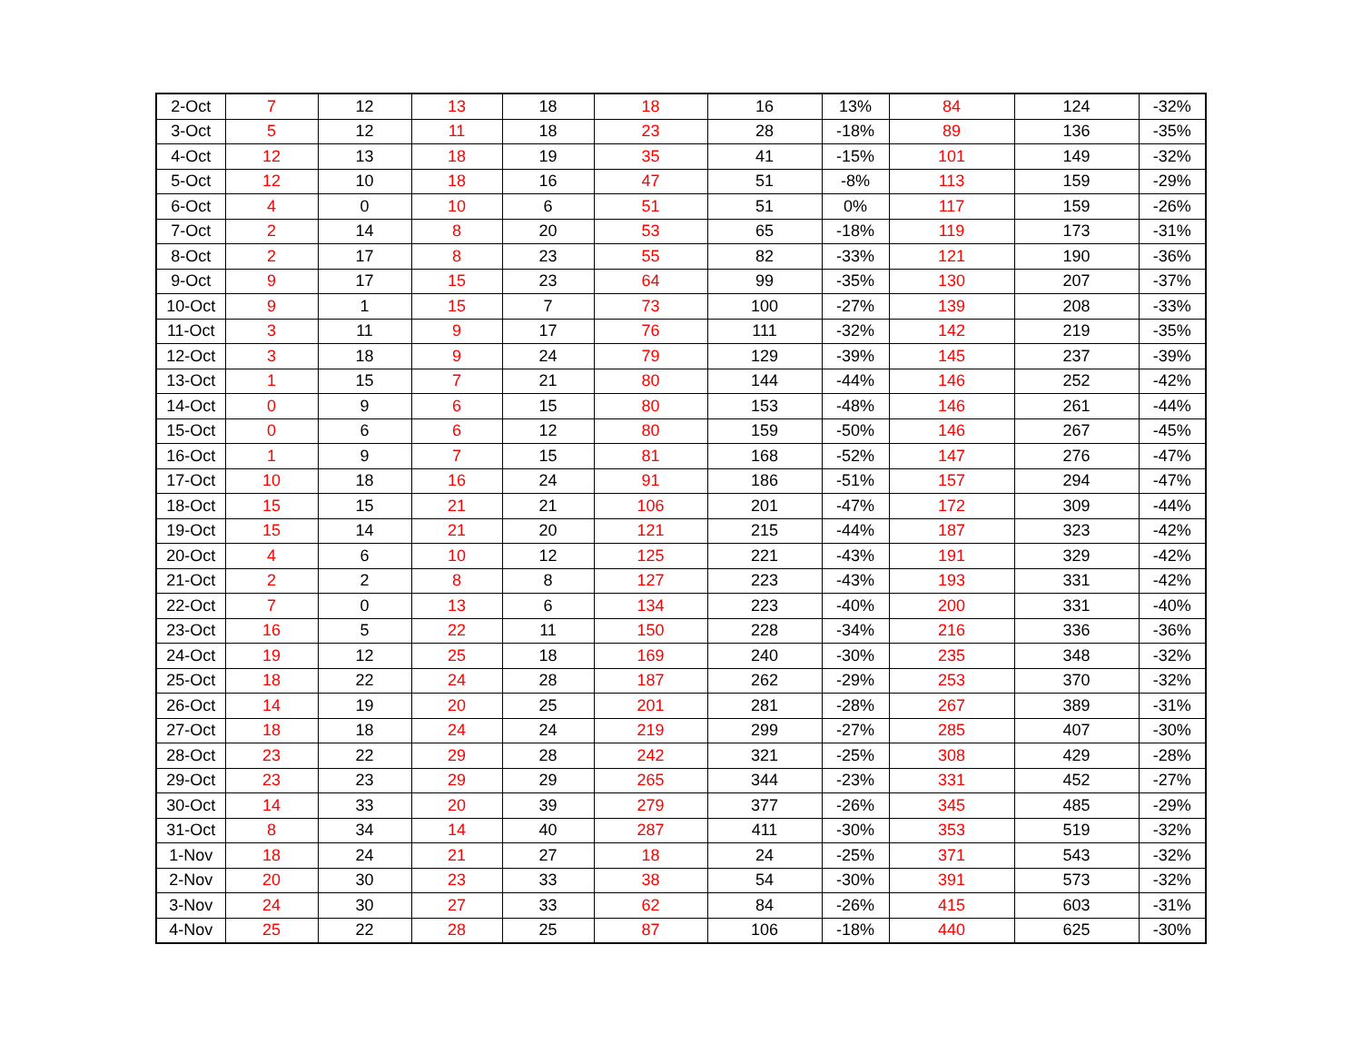| 2-Oct | 7 | 12 | 13 | 18 | 18 | 16 | 13% | 84 | 124 | -32% |
| 3-Oct | 5 | 12 | 11 | 18 | 23 | 28 | -18% | 89 | 136 | -35% |
| 4-Oct | 12 | 13 | 18 | 19 | 35 | 41 | -15% | 101 | 149 | -32% |
| 5-Oct | 12 | 10 | 18 | 16 | 47 | 51 | -8% | 113 | 159 | -29% |
| 6-Oct | 4 | 0 | 10 | 6 | 51 | 51 | 0% | 117 | 159 | -26% |
| 7-Oct | 2 | 14 | 8 | 20 | 53 | 65 | -18% | 119 | 173 | -31% |
| 8-Oct | 2 | 17 | 8 | 23 | 55 | 82 | -33% | 121 | 190 | -36% |
| 9-Oct | 9 | 17 | 15 | 23 | 64 | 99 | -35% | 130 | 207 | -37% |
| 10-Oct | 9 | 1 | 15 | 7 | 73 | 100 | -27% | 139 | 208 | -33% |
| 11-Oct | 3 | 11 | 9 | 17 | 76 | 111 | -32% | 142 | 219 | -35% |
| 12-Oct | 3 | 18 | 9 | 24 | 79 | 129 | -39% | 145 | 237 | -39% |
| 13-Oct | 1 | 15 | 7 | 21 | 80 | 144 | -44% | 146 | 252 | -42% |
| 14-Oct | 0 | 9 | 6 | 15 | 80 | 153 | -48% | 146 | 261 | -44% |
| 15-Oct | 0 | 6 | 6 | 12 | 80 | 159 | -50% | 146 | 267 | -45% |
| 16-Oct | 1 | 9 | 7 | 15 | 81 | 168 | -52% | 147 | 276 | -47% |
| 17-Oct | 10 | 18 | 16 | 24 | 91 | 186 | -51% | 157 | 294 | -47% |
| 18-Oct | 15 | 15 | 21 | 21 | 106 | 201 | -47% | 172 | 309 | -44% |
| 19-Oct | 15 | 14 | 21 | 20 | 121 | 215 | -44% | 187 | 323 | -42% |
| 20-Oct | 4 | 6 | 10 | 12 | 125 | 221 | -43% | 191 | 329 | -42% |
| 21-Oct | 2 | 2 | 8 | 8 | 127 | 223 | -43% | 193 | 331 | -42% |
| 22-Oct | 7 | 0 | 13 | 6 | 134 | 223 | -40% | 200 | 331 | -40% |
| 23-Oct | 16 | 5 | 22 | 11 | 150 | 228 | -34% | 216 | 336 | -36% |
| 24-Oct | 19 | 12 | 25 | 18 | 169 | 240 | -30% | 235 | 348 | -32% |
| 25-Oct | 18 | 22 | 24 | 28 | 187 | 262 | -29% | 253 | 370 | -32% |
| 26-Oct | 14 | 19 | 20 | 25 | 201 | 281 | -28% | 267 | 389 | -31% |
| 27-Oct | 18 | 18 | 24 | 24 | 219 | 299 | -27% | 285 | 407 | -30% |
| 28-Oct | 23 | 22 | 29 | 28 | 242 | 321 | -25% | 308 | 429 | -28% |
| 29-Oct | 23 | 23 | 29 | 29 | 265 | 344 | -23% | 331 | 452 | -27% |
| 30-Oct | 14 | 33 | 20 | 39 | 279 | 377 | -26% | 345 | 485 | -29% |
| 31-Oct | 8 | 34 | 14 | 40 | 287 | 411 | -30% | 353 | 519 | -32% |
| 1-Nov | 18 | 24 | 21 | 27 | 18 | 24 | -25% | 371 | 543 | -32% |
| 2-Nov | 20 | 30 | 23 | 33 | 38 | 54 | -30% | 391 | 573 | -32% |
| 3-Nov | 24 | 30 | 27 | 33 | 62 | 84 | -26% | 415 | 603 | -31% |
| 4-Nov | 25 | 22 | 28 | 25 | 87 | 106 | -18% | 440 | 625 | -30% |